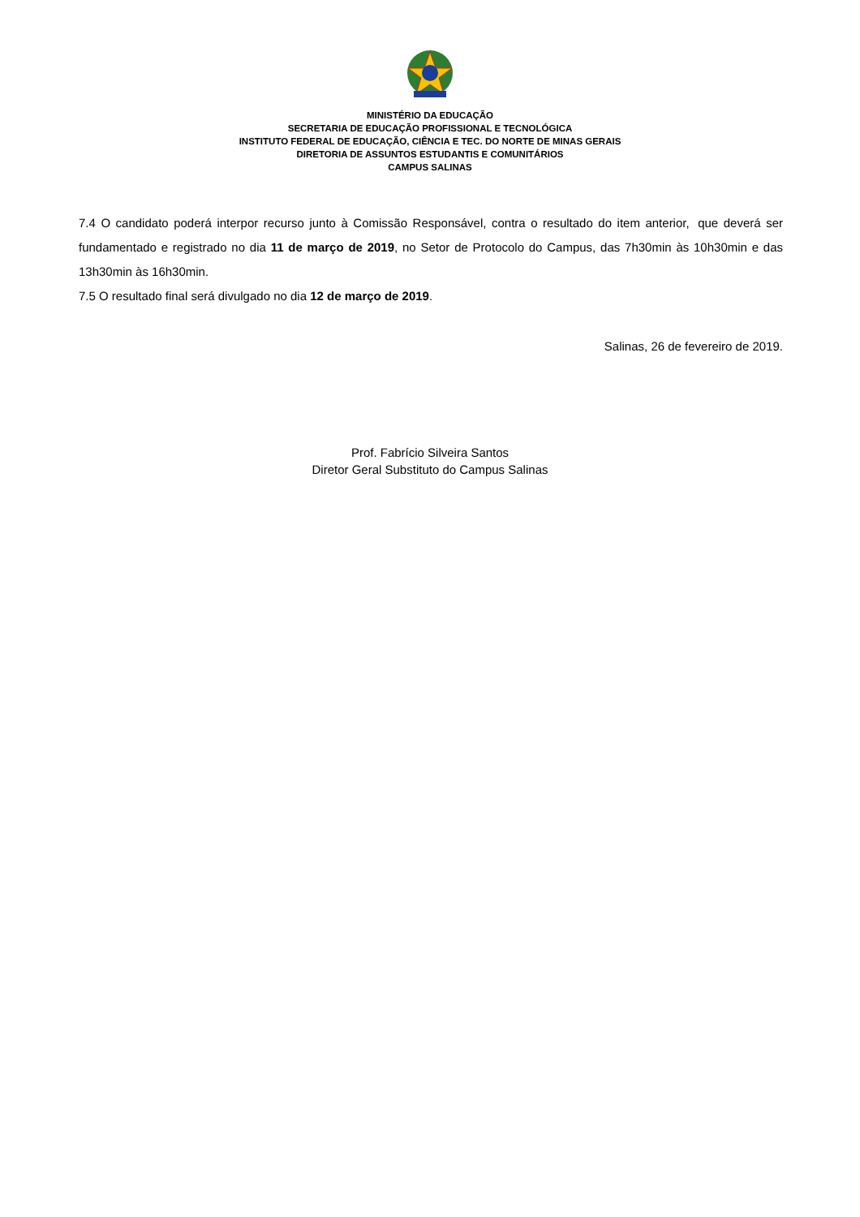MINISTÉRIO DA EDUCAÇÃO
SECRETARIA DE EDUCAÇÃO PROFISSIONAL E TECNOLÓGICA
INSTITUTO FEDERAL DE EDUCAÇÃO, CIÊNCIA E TEC. DO NORTE DE MINAS GERAIS
DIRETORIA DE ASSUNTOS ESTUDANTIS E COMUNITÁRIOS
CAMPUS SALINAS
7.4 O candidato poderá interpor recurso junto à Comissão Responsável, contra o resultado do item anterior, que deverá ser fundamentado e registrado no dia 11 de março de 2019, no Setor de Protocolo do Campus, das 7h30min às 10h30min e das 13h30min às 16h30min.
7.5 O resultado final será divulgado no dia 12 de março de 2019.
Salinas, 26 de fevereiro de 2019.
Prof. Fabrício Silveira Santos
Diretor Geral Substituto do Campus Salinas